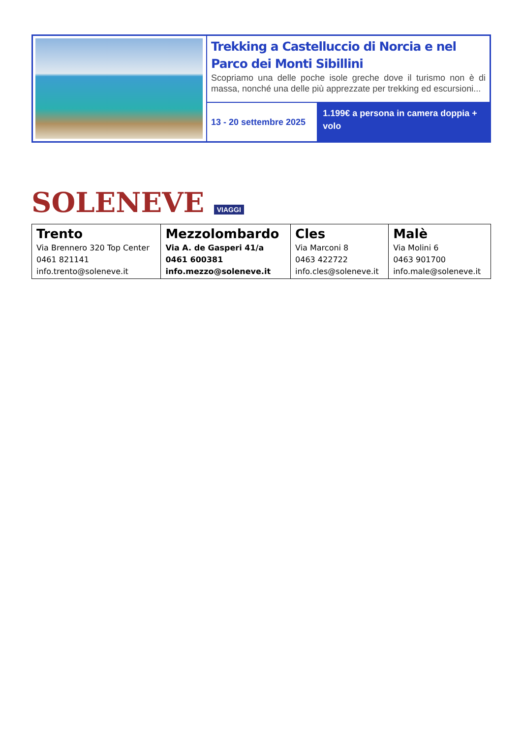| | Trekking a Castelluccio di Norcia e nel Parco dei Monti Sibillini Scopriamo una delle poche isole greche dove il turismo non è di massa, nonché una delle più apprezzate per trekking ed escursioni... | |
| | 13 - 20 settembre 2025 | 1.199€ a persona in camera doppia + volo |
SOLENEVE VIAGGI
| Trento Via Brennero 320 Top Center 0461 821141 info.trento@soleneve.it | Mezzolombardo Via A. de Gasperi 41/a 0461 600381 info.mezzo@soleneve.it | Cles Via Marconi 8 0463 422722 info.cles@soleneve.it | Malè Via Molini 6 0463 901700 info.male@soleneve.it |